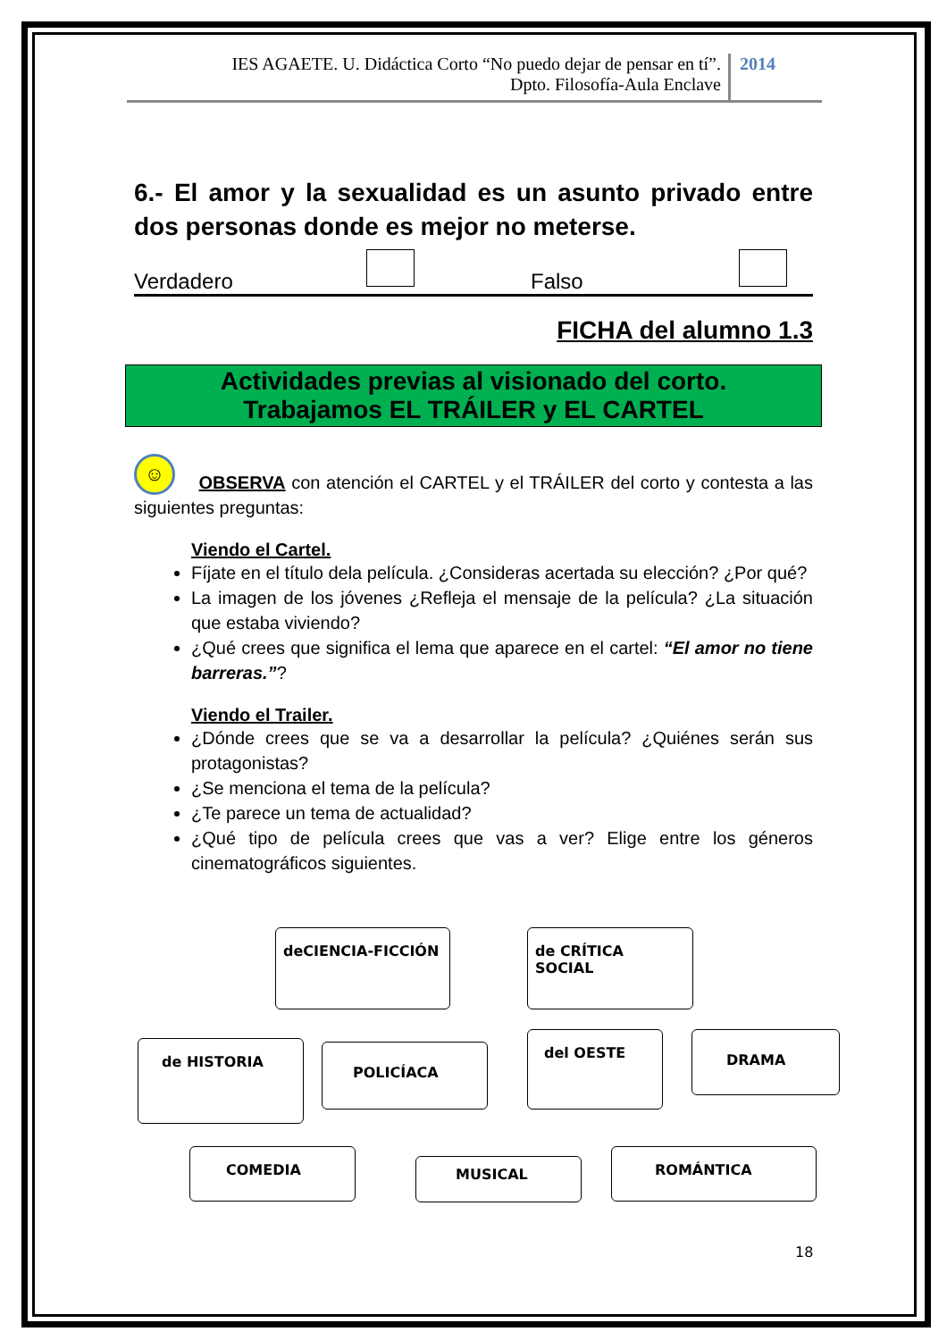IES AGAETE. U. Didáctica Corto “No puedo dejar de pensar en tí”.
Dpto. Filosofía-Aula Enclave
2014
6.- El amor y la sexualidad es un asunto privado entre dos personas donde es mejor no meterse.
Verdadero
Falso
FICHA del alumno 1.3
Actividades previas al visionado del corto.
Trabajamos EL TRÁILER y EL CARTEL
☺ OBSERVA con atención el CARTEL y el TRÁILER del corto y contesta a las siguientes preguntas:
Viendo el Cartel.
Fíjate en el título dela película. ¿Consideras acertada su elección? ¿Por qué?
La imagen de los jóvenes ¿Refleja el mensaje de la película? ¿La situación que estaba viviendo?
¿Qué crees que significa el lema que aparece en el cartel: “El amor no tiene barreras.”?
Viendo el Trailer.
¿Dónde crees que se va a desarrollar la película? ¿Quiénes serán sus protagonistas?
¿Se menciona el tema de la película?
¿Te parece un tema de actualidad?
¿Qué tipo de película crees que vas a ver? Elige entre los géneros cinematográficos siguientes.
deCIENCIA-FICCIÓN de CRÍTICA SOCIAL
de HISTORIA POLICÍACA
del OESTE DRAMA
COMEDIA
MUSICAL
ROMÁNTICA
18